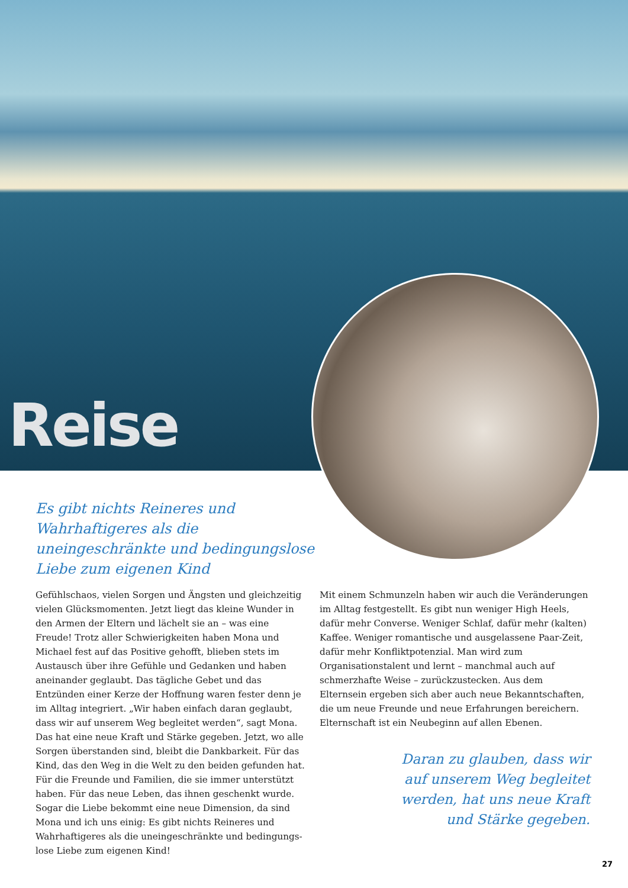Reise
Es gibt nichts Reineres und Wahrhaftigeres als die uneingeschränkte und bedingungs­lose Liebe zum eigenen Kind
Gefühlschaos, vielen Sorgen und Ängsten und gleichzeitig vielen Glücksmomenten. Jetzt liegt das kleine Wunder in den Armen der Eltern und lächelt sie an – was eine Freude! Trotz aller Schwierigkeiten haben Mona und Michael fest auf das Positive gehofft, blieben stets im Austausch über ihre Gefühle und Gedanken und haben aneinander geglaubt. Das tägliche Gebet und das Entzünden einer Kerze der Hoffnung waren fester denn je im Alltag integriert. „Wir haben einfach daran geglaubt, dass wir auf unserem Weg begleitet werden“, sagt Mona. Das hat eine neue Kraft und Stärke gegeben. Jetzt, wo alle Sorgen überstanden sind, bleibt die Dankbar­keit. Für das Kind, das den Weg in die Welt zu den beiden gefunden hat. Für die Freunde und Familien, die sie immer unterstützt haben. Für das neue Leben, das ihnen geschenkt wurde. Sogar die Liebe bekommt eine neue Dimension, da sind Mona und ich uns einig: Es gibt nichts Reineres und Wahrhaftigeres als die uneingeschränkte und bedingungs­lose Liebe zum eigenen Kind!
Mit einem Schmunzeln haben wir auch die Veränderungen im Alltag festgestellt. Es gibt nun weniger High Heels, dafür mehr Converse. Weniger Schlaf, dafür mehr (kalten) Kaffee. Weniger romantische und ausgelassene Paar-Zeit, dafür mehr Konfliktpotenzial. Man wird zum Organisationstalent und lernt – manchmal auch auf schmerzhafte Weise – zurück­zustecken. Aus dem Elternsein ergeben sich aber auch neue Bekanntschaften, die um neue Freunde und neue Erfahrungen bereichern. Elternschaft ist ein Neubeginn auf allen Ebenen.
Daran zu glauben, dass wir auf unserem Weg begleitet werden, hat uns neue Kraft und Stärke gegeben.
27